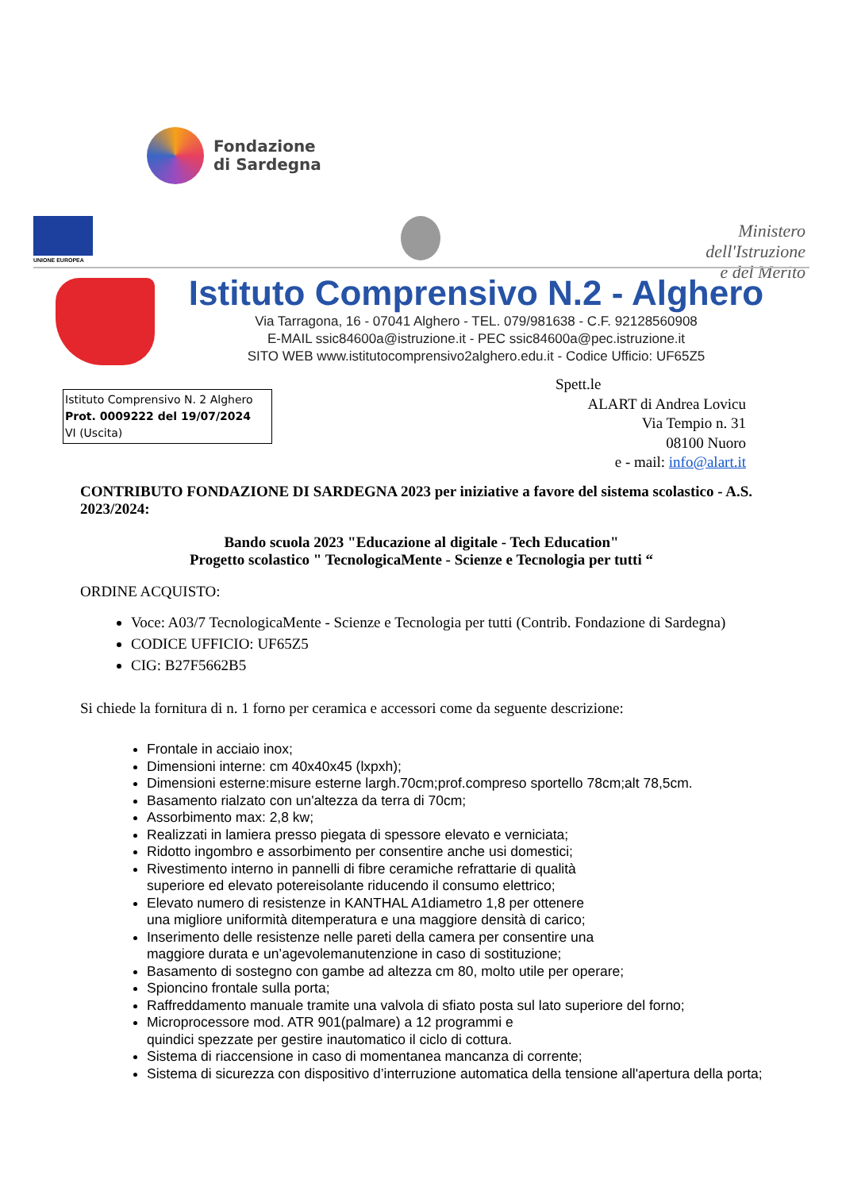Fondazione
di Sardegna
UNIONE EUROPEA
Ministero dell'Istruzione
e del Merito
Istituto Comprensivo N.2 - Alghero
Via Tarragona, 16 - 07041 Alghero - TEL. 079/981638 - C.F. 92128560908
E-MAIL ssic84600a@istruzione.it - PEC ssic84600a@pec.istruzione.it
SITO WEB www.istitutocomprensivo2alghero.edu.it - Codice Ufficio: UF65Z5
Istituto Comprensivo N. 2 Alghero
Prot. 0009222 del 19/07/2024
VI (Uscita)
Spett.le
ALART di Andrea Lovicu
Via Tempio n. 31
08100 Nuoro
e - mail: info@alart.it
CONTRIBUTO FONDAZIONE DI SARDEGNA 2023 per iniziative a favore del sistema scolastico - A.S. 2023/2024:
Bando scuola 2023 "Educazione al digitale - Tech Education"
Progetto scolastico " TecnologicaMente - Scienze e Tecnologia per tutti “
ORDINE ACQUISTO:
Voce: A03/7 TecnologicaMente - Scienze e Tecnologia per tutti (Contrib. Fondazione di Sardegna)
CODICE UFFICIO: UF65Z5
CIG: B27F5662B5
Si chiede la fornitura di n. 1 forno per ceramica e accessori come da seguente descrizione:
Frontale in acciaio inox;
Dimensioni interne: cm 40x40x45 (lxpxh);
Dimensioni esterne:misure esterne largh.70cm;prof.compreso sportello 78cm;alt 78,5cm.
Basamento rialzato con un'altezza da terra di 70cm;
Assorbimento max: 2,8 kw;
Realizzati in lamiera presso piegata di spessore elevato e verniciata;
Ridotto ingombro e assorbimento per consentire anche usi domestici;
Rivestimento interno in pannelli di fibre ceramiche refrattarie di qualità
superiore ed elevato potereisolante riducendo il consumo elettrico;
Elevato numero di resistenze in KANTHAL A1diametro 1,8 per ottenere
una migliore uniformità ditemperatura e una maggiore densità di carico;
Inserimento delle resistenze nelle pareti della camera per consentire una
maggiore durata e un’agevolemanutenzione in caso di sostituzione;
Basamento di sostegno con gambe ad altezza cm 80, molto utile per operare;
Spioncino frontale sulla porta;
Raffreddamento manuale tramite una valvola di sfiato posta sul lato superiore del forno;
Microprocessore mod. ATR 901(palmare) a 12 programmi e
quindici spezzate per gestire inautomatico il ciclo di cottura.
Sistema di riaccensione in caso di momentanea mancanza di corrente;
Sistema di sicurezza con dispositivo d’interruzione automatica della tensione all'apertura della porta;